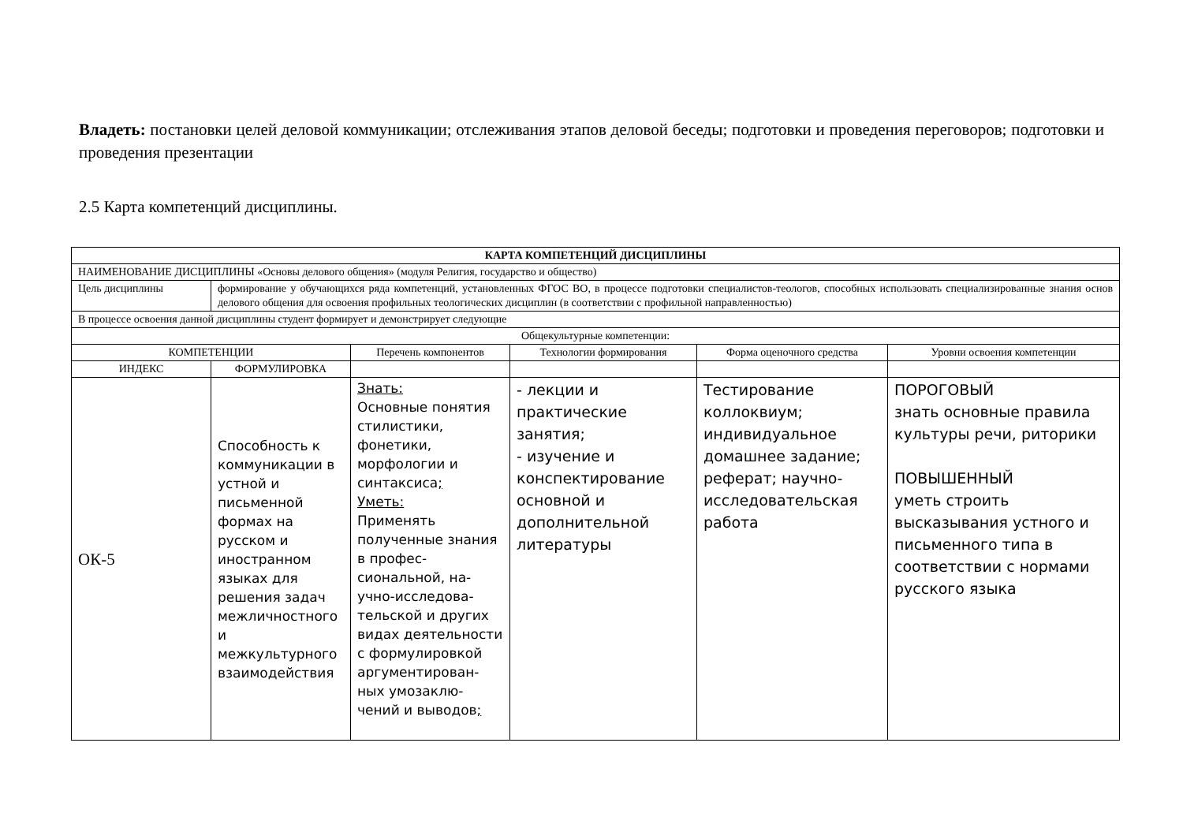Владеть: постановки целей деловой коммуникации; отслеживания этапов деловой беседы; подготовки и проведения переговоров; подготовки и проведения презентации
2.5 Карта компетенций дисциплины.
| КАРТА КОМПЕТЕНЦИЙ ДИСЦИПЛИНЫ | | | | | |
| НАИМЕНОВАНИЕ ДИСЦИПЛИНЫ «Основы делового общения» (модуля Религия, государство и общество) | | | | | |
| Цель дисциплины | формирование у обучающихся ряда компетенций, установленных ФГОС ВО, в процессе подготовки специалистов-теологов, способных использовать специализированные знания основ делового общения для освоения профильных теологических дисциплин (в соответствии с профильной направленностью) | | | | |
| В процессе освоения данной дисциплины студент формирует и демонстрирует следующие | | | | | |
| Общекультурные компетенции: | | | | | |
| КОМПЕТЕНЦИИ | | Перечень компонентов | Технологии формирования | Форма оценочного средства | Уровни освоения компетенции |
| ИНДЕКС | ФОРМУЛИРОВКА | | | | |
| ОК-5 | Способность к коммуникации в устной и письменной формах на русском и иностранном языках для решения задач межличностного и межкультурного взаимодействия | Знать: Основные понятия стилистики, фонетики, морфологии и синтаксиса ; Уметь: Применять полученные знания в профес-сиональной, на-учно-исследова-тельской и других видах деятельности с формулировкой аргументирован-ных умозаклю-чений и выводов ; | - лекции и практические занятия; - изучение и конспектирование основной и дополнительной литературы | Тестирование коллоквиум; индивидуальное домашнее задание; реферат; научно-исследовательская работа | ПОРОГОВЫЙ знать основные правила культуры речи, риторики ПОВЫШЕННЫЙ уметь строить высказывания устного и письменного типа в соответствии с нормами русского языка |